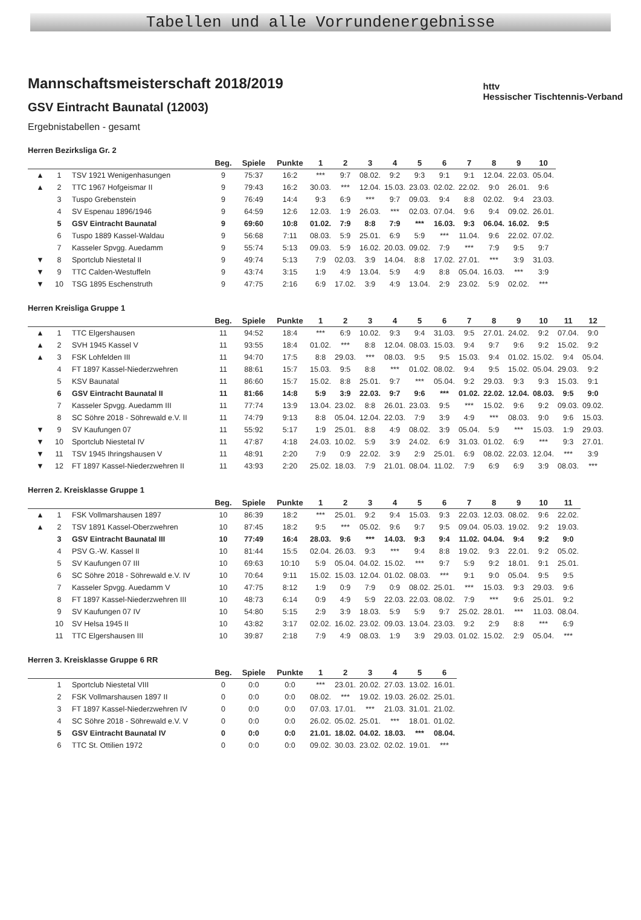Tabellen und alle Vorrundenergebnisse
Mannschaftsmeisterschaft 2018/2019
GSV Eintracht Baunatal (12003)
Ergebnistabellen - gesamt
httv
Hessischer Tischtennis-Verband
Herren Bezirksliga Gr. 2
| | | | Beg. | Spiele | Punkte | 1 | 2 | 3 | 4 | 5 | 6 | 7 | 8 | 9 | 10 |
| --- | --- | --- | --- | --- | --- | --- | --- | --- | --- | --- | --- | --- | --- | --- | --- |
| ▲ | 1 | TSV 1921 Wenigenhasungen | 9 | 75:37 | 16:2 | *** | 9:7 | 08.02. | 9:2 | 9:3 | 9:1 | 9:1 | 12.04. | 22.03. | 05.04. |
| ▲ | 2 | TTC 1967 Hofgeismar II | 9 | 79:43 | 16:2 | 30.03. | *** | 12.04. | 15.03. | 23.03. | 02.02. | 22.02. | 9:0 | 26.01. | 9:6 |
| | 3 | Tuspo Grebenstein | 9 | 76:49 | 14:4 | 9:3 | 6:9 | *** | 9:7 | 09.03. | 9:4 | 8:8 | 02.02. | 9:4 | 23.03. |
| | 4 | SV Espenau 1896/1946 | 9 | 64:59 | 12:6 | 12.03. | 1:9 | 26.03. | *** | 02.03. | 07.04. | 9:6 | 9:4 | 09.02. | 26.01. |
| | 5 | GSV Eintracht Baunatal | 9 | 69:60 | 10:8 | 01.02. | 7:9 | 8:8 | 7:9 | *** | 16.03. | 9:3 | 06.04. | 16.02. | 9:5 |
| | 6 | Tuspo 1889 Kassel-Waldau | 9 | 56:68 | 7:11 | 08.03. | 5:9 | 25.01. | 6:9 | 5:9 | *** | 11.04. | 9:6 | 22.02. | 07.02. |
| | 7 | Kasseler Spvgg. Auedamm | 9 | 55:74 | 5:13 | 09.03. | 5:9 | 16.02. | 20.03. | 09.02. | 7:9 | *** | 7:9 | 9:5 | 9:7 |
| ▼ | 8 | Sportclub Niestetal II | 9 | 49:74 | 5:13 | 7:9 | 02.03. | 3:9 | 14.04. | 8:8 | 17.02. | 27.01. | *** | 3:9 | 31.03. |
| ▼ | 9 | TTC Calden-Westuffeln | 9 | 43:74 | 3:15 | 1:9 | 4:9 | 13.04. | 5:9 | 4:9 | 8:8 | 05.04. | 16.03. | *** | 3:9 |
| ▼ | 10 | TSG 1895 Eschenstruth | 9 | 47:75 | 2:16 | 6:9 | 17.02. | 3:9 | 4:9 | 13.04. | 2:9 | 23.02. | 5:9 | 02.02. | *** |
Herren Kreisliga Gruppe 1
| | | | Beg. | Spiele | Punkte | 1 | 2 | 3 | 4 | 5 | 6 | 7 | 8 | 9 | 10 | 11 | 12 |
| --- | --- | --- | --- | --- | --- | --- | --- | --- | --- | --- | --- | --- | --- | --- | --- | --- | --- |
| ▲ | 1 | TTC Elgershausen | 11 | 94:52 | 18:4 | *** | 6:9 | 10.02. | 9:3 | 9:4 | 31.03. | 9:5 | 27.01. | 24.02. | 9:2 | 07.04. | 9:0 |
| ▲ | 2 | SVH 1945 Kassel V | 11 | 93:55 | 18:4 | 01.02. | *** | 8:8 | 12.04. | 08.03. | 15.03. | 9:4 | 9:7 | 9:6 | 9:2 | 15.02. | 9:2 |
| ▲ | 3 | FSK Lohfelden III | 11 | 94:70 | 17:5 | 8:8 | 29.03. | *** | 08.03. | 9:5 | 9:5 | 15.03. | 9:4 | 01.02. | 15.02. | 9:4 | 05.04. |
| | 4 | FT 1897 Kassel-Niederzwehren | 11 | 88:61 | 15:7 | 15.03. | 9:5 | 8:8 | *** | 01.02. | 08.02. | 9:4 | 9:5 | 15.02. | 05.04. | 29.03. | 9:2 |
| | 5 | KSV Baunatal | 11 | 86:60 | 15:7 | 15.02. | 8:8 | 25.01. | 9:7 | *** | 05.04. | 9:2 | 29.03. | 9:3 | 9:3 | 15.03. | 9:1 |
| | 6 | GSV Eintracht Baunatal II | 11 | 81:66 | 14:8 | 5:9 | 3:9 | 22.03. | 9:7 | 9:6 | *** | 01.02. | 22.02. | 12.04. | 08.03. | 9:5 | 9:0 |
| | 7 | Kasseler Spvgg. Auedamm III | 11 | 77:74 | 13:9 | 13.04. | 23.02. | 8:8 | 26.01. | 23.03. | 9:5 | *** | 15.02. | 9:6 | 9:2 | 09.03. | 09.02. |
| | 8 | SC Söhre 2018 - Söhrewald e.V. II | 11 | 74:79 | 9:13 | 8:8 | 05.04. | 12.04. | 22.03. | 7:9 | 3:9 | 4:9 | *** | 08.03. | 9:0 | 9:6 | 15.03. |
| ▼ | 9 | SV Kaufungen 07 | 11 | 55:92 | 5:17 | 1:9 | 25.01. | 8:8 | 4:9 | 08.02. | 3:9 | 05.04. | 5:9 | *** | 15.03. | 1:9 | 29.03. |
| ▼ | 10 | Sportclub Niestetal IV | 11 | 47:87 | 4:18 | 24.03. | 10.02. | 5:9 | 3:9 | 24.02. | 6:9 | 31.03. | 01.02. | 6:9 | *** | 9:3 | 27.01. |
| ▼ | 11 | TSV 1945 Ihringshausen V | 11 | 48:91 | 2:20 | 7:9 | 0:9 | 22.02. | 3:9 | 2:9 | 25.01. | 6:9 | 08.02. | 22.03. | 12.04. | *** | 3:9 |
| ▼ | 12 | FT 1897 Kassel-Niederzwehren II | 11 | 43:93 | 2:20 | 25.02. | 18.03. | 7:9 | 21.01. | 08.04. | 11.02. | 7:9 | 6:9 | 6:9 | 3:9 | 08.03. | *** |
Herren 2. Kreisklasse Gruppe 1
| | | | Beg. | Spiele | Punkte | 1 | 2 | 3 | 4 | 5 | 6 | 7 | 8 | 9 | 10 | 11 |
| --- | --- | --- | --- | --- | --- | --- | --- | --- | --- | --- | --- | --- | --- | --- | --- | --- |
| ▲ | 1 | FSK Vollmarshausen 1897 | 10 | 86:39 | 18:2 | *** | 25.01. | 9:2 | 9:4 | 15.03. | 9:3 | 22.03. | 12.03. | 08.02. | 9:6 | 22.02. |
| ▲ | 2 | TSV 1891 Kassel-Oberzwehren | 10 | 87:45 | 18:2 | 9:5 | *** | 05.02. | 9:6 | 9:7 | 9:5 | 09.04. | 05.03. | 19.02. | 9:2 | 19.03. |
| | 3 | GSV Eintracht Baunatal III | 10 | 77:49 | 16:4 | 28.03. | 9:6 | *** | 14.03. | 9:3 | 9:4 | 11.02. | 04.04. | 9:4 | 9:2 | 9:0 |
| | 4 | PSV G.-W. Kassel II | 10 | 81:44 | 15:5 | 02.04. | 26.03. | 9:3 | *** | 9:4 | 8:8 | 19.02. | 9:3 | 22.01. | 9:2 | 05.02. |
| | 5 | SV Kaufungen 07 III | 10 | 69:63 | 10:10 | 5:9 | 05.04. | 04.02. | 15.02. | *** | 9:7 | 5:9 | 9:2 | 18.01. | 9:1 | 25.01. |
| | 6 | SC Söhre 2018 - Söhrewald e.V. IV | 10 | 70:64 | 9:11 | 15.02. | 15.03. | 12.04. | 01.02. | 08.03. | *** | 9:1 | 9:0 | 05.04. | 9:5 | 9:5 |
| | 7 | Kasseler Spvgg. Auedamm V | 10 | 47:75 | 8:12 | 1:9 | 0:9 | 7:9 | 0:9 | 08.02. | 25.01. | *** | 15.03. | 9:3 | 29.03. | 9:6 |
| | 8 | FT 1897 Kassel-Niederzwehren III | 10 | 48:73 | 6:14 | 0:9 | 4:9 | 5:9 | 22.03. | 22.03. | 08.02. | 7:9 | *** | 9:6 | 25.01. | 9:2 |
| | 9 | SV Kaufungen 07 IV | 10 | 54:80 | 5:15 | 2:9 | 3:9 | 18.03. | 5:9 | 5:9 | 9:7 | 25.02. | 28.01. | *** | 11.03. | 08.04. |
| | 10 | SV Helsa 1945 II | 10 | 43:82 | 3:17 | 02.02. | 16.02. | 23.02. | 09.03. | 13.04. | 23.03. | 9:2 | 2:9 | 8:8 | *** | 6:9 |
| | 11 | TTC Elgershausen III | 10 | 39:87 | 2:18 | 7:9 | 4:9 | 08.03. | 1:9 | 3:9 | 29.03. | 01.02. | 15.02. | 2:9 | 05.04. | *** |
Herren 3. Kreisklasse Gruppe 6 RR
| | | | Beg. | Spiele | Punkte | 1 | 2 | 3 | 4 | 5 | 6 |
| --- | --- | --- | --- | --- | --- | --- | --- | --- | --- | --- | --- |
| | 1 | Sportclub Niestetal VIII | 0 | 0:0 | 0:0 | *** | 23.01. | 20.02. | 27.03. | 13.02. | 16.01. |
| | 2 | FSK Vollmarshausen 1897 II | 0 | 0:0 | 0:0 | 08.02. | *** | 19.02. | 19.03. | 26.02. | 25.01. |
| | 3 | FT 1897 Kassel-Niederzwehren IV | 0 | 0:0 | 0:0 | 07.03. | 17.01. | *** | 21.03. | 31.01. | 21.02. |
| | 4 | SC Söhre 2018 - Söhrewald e.V. V | 0 | 0:0 | 0:0 | 26.02. | 05.02. | 25.01. | *** | 18.01. | 01.02. |
| | 5 | GSV Eintracht Baunatal IV | 0 | 0:0 | 0:0 | 21.01. | 18.02. | 04.02. | 18.03. | *** | 08.04. |
| | 6 | TTC St. Ottilien 1972 | 0 | 0:0 | 0:0 | 09.02. | 30.03. | 23.02. | 02.02. | 19.01. | *** |